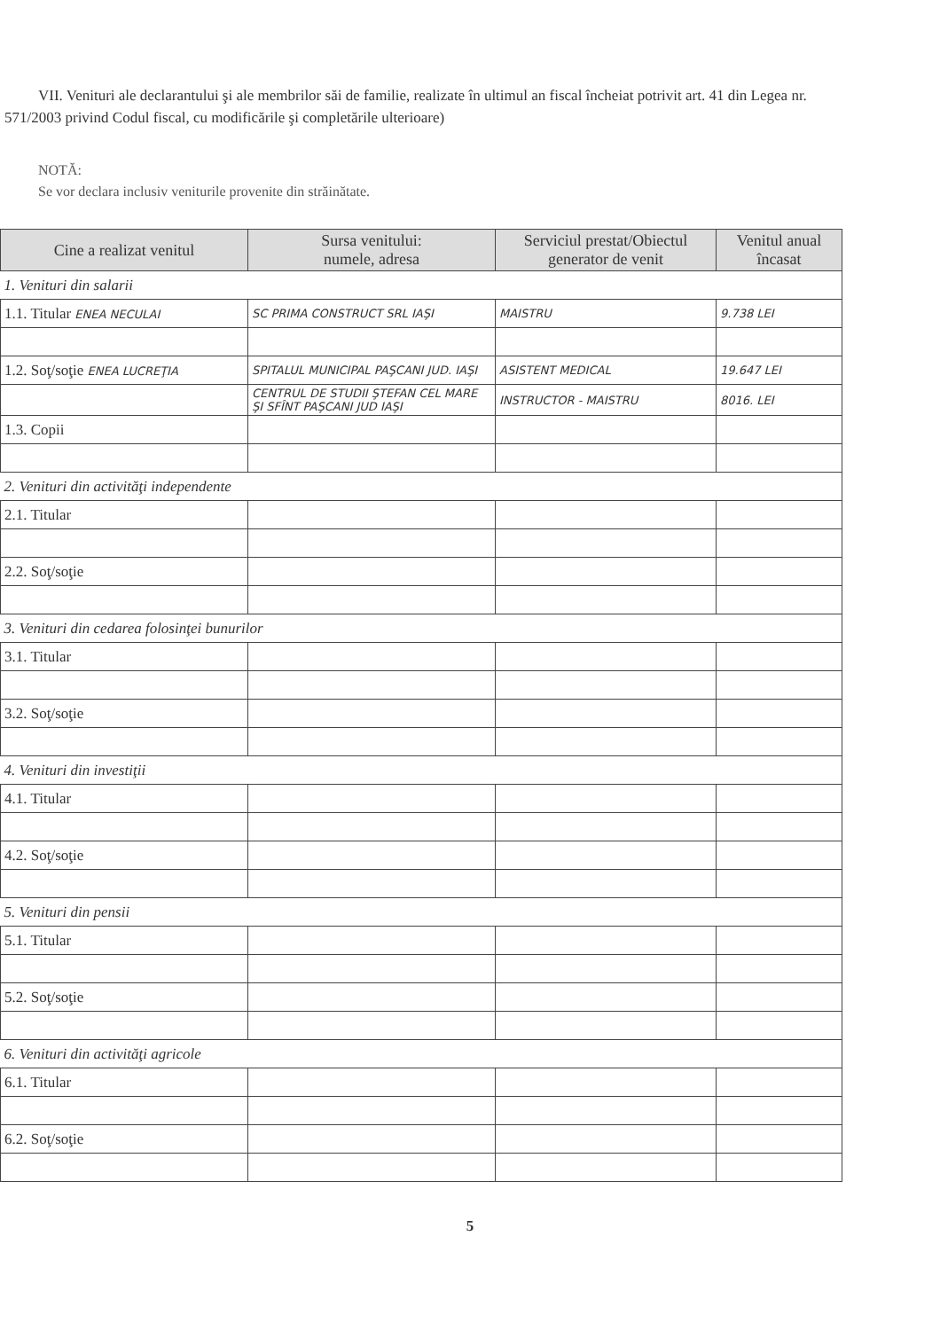VII. Venituri ale declarantului şi ale membrilor săi de familie, realizate în ultimul an fiscal încheiat potrivit art. 41 din Legea nr. 571/2003 privind Codul fiscal, cu modificările şi completările ulterioare)
NOTĂ:
Se vor declara inclusiv veniturile provenite din străinătate.
| Cine a realizat venitul | Sursa venitului: numele, adresa | Serviciul prestat/Obiectul generator de venit | Venitul anual încasat |
| --- | --- | --- | --- |
| 1. Venituri din salarii | | | |
| 1.1. Titular ENEA NECULAI | SC PRIMA CONSTRUCT SRL IAŞI | MAISTRU | 9.738 LEI |
| 1.2. Soţ/soţie ENEA LUCREŢIA | SPITALUL MUNICIPAL PAŞCANI JUD. IAŞI | ASISTENT MEDICAL | 19.647 LEI |
| | CENTRUL DE STUDII ŞTEFAN CEL MARE ŞI SFÎNT PAŞCANI JUD IAŞI | INSTRUCTOR - MAISTRU | 8016. LEI |
| 1.3. Copii | | | |
| 2. Venituri din activităţi independente | | | |
| 2.1. Titular | | | |
| 2.2. Soţ/soţie | | | |
| 3. Venituri din cedarea folosinţei bunurilor | | | |
| 3.1. Titular | | | |
| 3.2. Soţ/soţie | | | |
| 4. Venituri din investiţii | | | |
| 4.1. Titular | | | |
| 4.2. Soţ/soţie | | | |
| 5. Venituri din pensii | | | |
| 5.1. Titular | | | |
| 5.2. Soţ/soţie | | | |
| 6. Venituri din activităţi agricole | | | |
| 6.1. Titular | | | |
| 6.2. Soţ/soţie | | | |
5